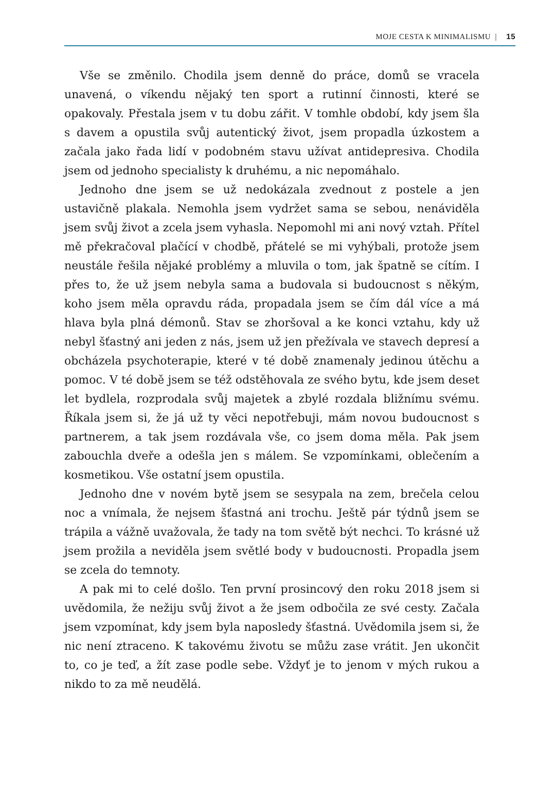MOJE CESTA K MINIMALISMU | 15
Vše se změnilo. Chodila jsem denně do práce, domů se vracela unavená, o víkendu nějaký ten sport a rutinní činnosti, které se opakovaly. Přestala jsem v tu dobu zářit. V tomhle období, kdy jsem šla s davem a opustila svůj autentický život, jsem propadla úzkostem a začala jako řada lidí v podobném stavu užívat antidepresiva. Chodila jsem od jednoho specialisty k druhému, a nic nepomáhalo.
Jednoho dne jsem se už nedokázala zvednout z postele a jen ustavičně plakala. Nemohla jsem vydržet sama se sebou, nenáviděla jsem svůj život a zcela jsem vyhasla. Nepomohl mi ani nový vztah. Přítel mě překračoval plačící v chodbě, přátelé se mi vyhýbali, protože jsem neustále řešila nějaké problémy a mluvila o tom, jak špatně se cítím. I přes to, že už jsem nebyla sama a budovala si budoucnost s někým, koho jsem měla opravdu ráda, propadala jsem se čím dál více a má hlava byla plná démonů. Stav se zhoršoval a ke konci vztahu, kdy už nebyl šťastný ani jeden z nás, jsem už jen přežívala ve stavech depresí a obcházela psychoterapie, které v té době znamenaly jedinou útěchu a pomoc. V té době jsem se též odstěhovala ze svého bytu, kde jsem deset let bydlela, rozprodala svůj majetek a zbylé rozdala bližnímu svému. Říkala jsem si, že já už ty věci nepotřebuji, mám novou budoucnost s partnerem, a tak jsem rozdávala vše, co jsem doma měla. Pak jsem zabouchla dveře a odešla jen s málem. Se vzpomínkami, oblečením a kosmetikou. Vše ostatní jsem opustila.
Jednoho dne v novém bytě jsem se sesypala na zem, brečela celou noc a vnímala, že nejsem šťastná ani trochu. Ještě pár týdnů jsem se trápila a vážně uvažovala, že tady na tom světě být nechci. To krásné už jsem prožila a neviděla jsem světlé body v budoucnosti. Propadla jsem se zcela do temnoty.
A pak mi to celé došlo. Ten první prosincový den roku 2018 jsem si uvědomila, že nežiju svůj život a že jsem odbočila ze své cesty. Začala jsem vzpomínat, kdy jsem byla naposledy šťastná. Uvědomila jsem si, že nic není ztraceno. K takovému životu se můžu zase vrátit. Jen ukončit to, co je teď, a žít zase podle sebe. Vždyť je to jenom v mých rukou a nikdo to za mě neudělá.